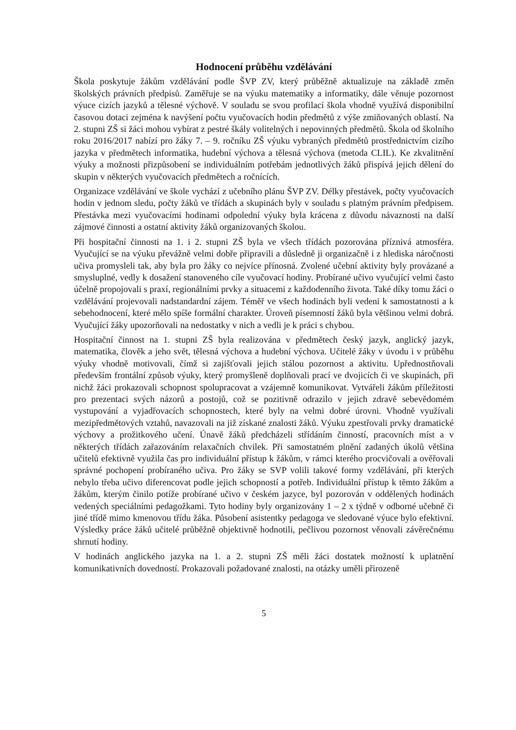Hodnocení průběhu vzdělávání
Škola poskytuje žákům vzdělávání podle ŠVP ZV, který průběžně aktualizuje na základě změn školských právních předpisů. Zaměřuje se na výuku matematiky a informatiky, dále věnuje pozornost výuce cizích jazyků a tělesné výchově. V souladu se svou profilací škola vhodně využívá disponibilní časovou dotaci zejména k navýšení počtu vyučovacích hodin předmětů z výše zmiňovaných oblastí. Na 2. stupni ZŠ si žáci mohou vybírat z pestré škály volitelných i nepovinných předmětů. Škola od školního roku 2016/2017 nabízí pro žáky 7. – 9. ročníku ZŠ výuku vybraných předmětů prostřednictvím cizího jazyka v předmětech informatika, hudební výchova a tělesná výchova (metoda CLIL). Ke zkvalitnění výuky a možnosti přizpůsobení se individuálním potřebám jednotlivých žáků přispívá jejich dělení do skupin v některých vyučovacích předmětech a ročnících.
Organizace vzdělávání ve škole vychází z učebního plánu ŠVP ZV. Délky přestávek, počty vyučovacích hodin v jednom sledu, počty žáků ve třídách a skupinách byly v souladu s platným právním předpisem. Přestávka mezi vyučovacími hodinami odpolední výuky byla krácena z důvodu návaznosti na další zájmové činnosti a ostatní aktivity žáků organizovaných školou.
Při hospitační činnosti na 1. i 2. stupni ZŠ byla ve všech třídách pozorována příznivá atmosféra. Vyučující se na výuku převážně velmi dobře připravili a důsledně ji organizačně i z hlediska náročnosti učiva promysleli tak, aby byla pro žáky co nejvíce přínosná. Zvolené učební aktivity byly provázané a smysluplné, vedly k dosažení stanoveného cíle vyučovací hodiny. Probírané učivo vyučující velmi často účelně propojovali s praxí, regionálními prvky a situacemi z každodenního života. Také díky tomu žáci o vzdělávání projevovali nadstandardní zájem. Téměř ve všech hodinách byli vedeni k samostatnosti a k sebehodnocení, které mělo spíše formální charakter. Úroveň písemností žáků byla většinou velmi dobrá. Vyučující žáky upozorňovali na nedostatky v nich a vedli je k práci s chybou.
Hospitační činnost na 1. stupni ZŠ byla realizována v předmětech český jazyk, anglický jazyk, matematika, člověk a jeho svět, tělesná výchova a hudební výchova. Učitelé žáky v úvodu i v průběhu výuky vhodně motivovali, čímž si zajišťovali jejich stálou pozornost a aktivitu. Upřednostňovali především frontální způsob výuky, který promyšleně doplňovali prací ve dvojicích či ve skupinách, při nichž žáci prokazovali schopnost spolupracovat a vzájemně komunikovat. Vytvářeli žákům příležitosti pro prezentaci svých názorů a postojů, což se pozitivně odrazilo v jejich zdravě sebevědomém vystupování a vyjadřovacích schopnostech, které byly na velmi dobré úrovni. Vhodně využívali mezipředmětových vztahů, navazovali na již získané znalosti žáků. Výuku zpestřovali prvky dramatické výchovy a prožitkového učení. Únavě žáků předcházeli střídáním činností, pracovních míst a v některých třídách zařazováním relaxačních chvilek. Při samostatném plnění zadaných úkolů většina učitelů efektivně využila čas pro individuální přístup k žákům, v rámci kterého procvičovali a ověřovali správné pochopení probíraného učiva. Pro žáky se SVP volili takové formy vzdělávání, při kterých nebylo třeba učivo diferencovat podle jejich schopností a potřeb. Individuální přístup k těmto žákům a žákům, kterým činilo potíže probírané učivo v českém jazyce, byl pozorován v oddělených hodinách vedených speciálními pedagožkami. Tyto hodiny byly organizovány 1 – 2 x týdně v odborné učebně či jiné třídě mimo kmenovou třídu žáka. Působení asistentky pedagoga ve sledované výuce bylo efektivní. Výsledky práce žáků učitelé průběžně objektivně hodnotili, pečlivou pozornost věnovali závěrečnému shrnutí hodiny.
V hodinách anglického jazyka na 1. a 2. stupni ZŠ měli žáci dostatek možností k uplatnění komunikativních dovedností. Prokazovali požadované znalosti, na otázky uměli přirozeně
5